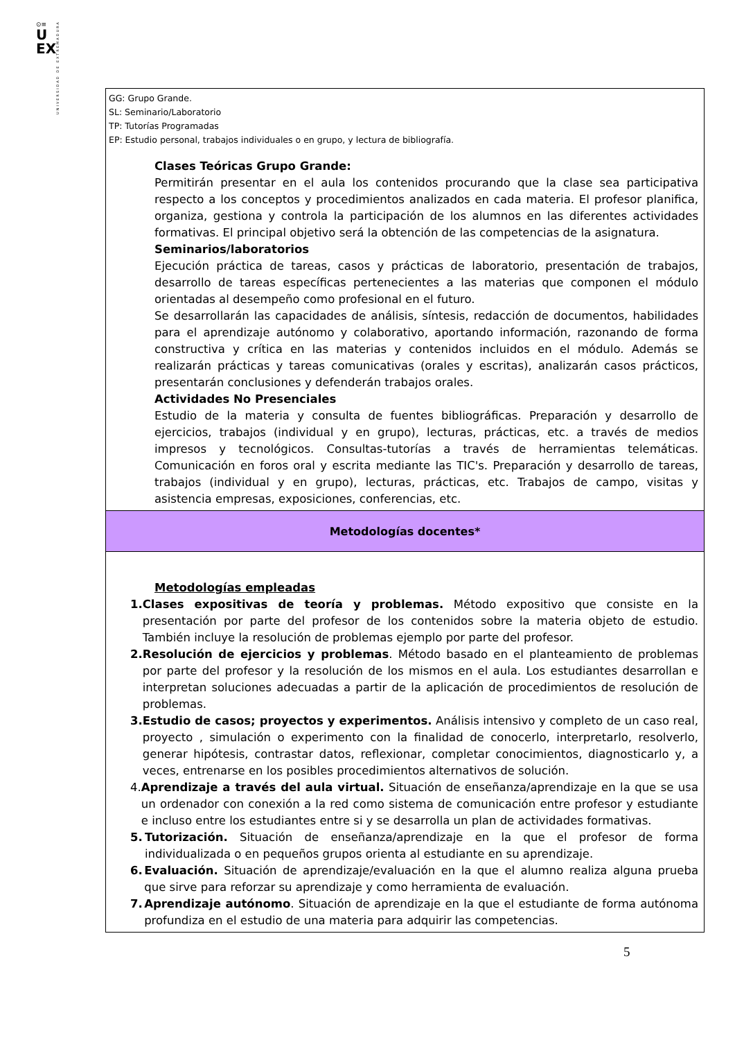⊙≡
U
EX
UNIVERSIDAD DE EXTREMADURA
| GG: Grupo Grande. SL: Seminario/Laboratorio TP: Tutorías Programadas EP: Estudio personal, trabajos individuales o en grupo, y lectura de bibliografía. Clases Teóricas Grupo Grande: Permitirán presentar en el aula los contenidos procurando que la clase sea participativa respecto a los conceptos y procedimientos analizados en cada materia. El profesor planifica, organiza, gestiona y controla la participación de los alumnos en las diferentes actividades formativas. El principal objetivo será la obtención de las competencias de la asignatura. Seminarios/laboratorios Ejecución práctica de tareas, casos y prácticas de laboratorio, presentación de trabajos, desarrollo de tareas específicas pertenecientes a las materias que componen el módulo orientadas al desempeño como profesional en el futuro. Se desarrollarán las capacidades de análisis, síntesis, redacción de documentos, habilidades para el aprendizaje autónomo y colaborativo, aportando información, razonando de forma constructiva y crítica en las materias y contenidos incluidos en el módulo. Además se realizarán prácticas y tareas comunicativas (orales y escritas), analizarán casos prácticos, presentarán conclusiones y defenderán trabajos orales. Actividades No Presenciales Estudio de la materia y consulta de fuentes bibliográficas. Preparación y desarrollo de ejercicios, trabajos (individual y en grupo), lecturas, prácticas, etc. a través de medios impresos y tecnológicos. Consultas-tutorías a través de herramientas telemáticas. Comunicación en foros oral y escrita mediante las TIC's. Preparación y desarrollo de tareas, trabajos (individual y en grupo), lecturas, prácticas, etc. Trabajos de campo, visitas y asistencia empresas, exposiciones, conferencias, etc. |
| Metodologías docentes* |
| Metodologías empleadas 1. Clases expositivas de teoría y problemas. Método expositivo que consiste en la presentación por parte del profesor de los contenidos sobre la materia objeto de estudio. También incluye la resolución de problemas ejemplo por parte del profesor. 2. Resolución de ejercicios y problemas . Método basado en el planteamiento de problemas por parte del profesor y la resolución de los mismos en el aula. Los estudiantes desarrollan e interpretan soluciones adecuadas a partir de la aplicación de procedimientos de resolución de problemas. 3. Estudio de casos; proyectos y experimentos. Análisis intensivo y completo de un caso real, proyecto , simulación o experimento con la finalidad de conocerlo, interpretarlo, resolverlo, generar hipótesis, contrastar datos, reflexionar, completar conocimientos, diagnosticarlo y, a veces, entrenarse en los posibles procedimientos alternativos de solución. 4. Aprendizaje a través del aula virtual. Situación de enseñanza/aprendizaje en la que se usa un ordenador con conexión a la red como sistema de comunicación entre profesor y estudiante e incluso entre los estudiantes entre si y se desarrolla un plan de actividades formativas. 5. Tutorización. Situación de enseñanza/aprendizaje en la que el profesor de forma individualizada o en pequeños grupos orienta al estudiante en su aprendizaje. 6. Evaluación. Situación de aprendizaje/evaluación en la que el alumno realiza alguna prueba que sirve para reforzar su aprendizaje y como herramienta de evaluación. 7. Aprendizaje autónomo . Situación de aprendizaje en la que el estudiante de forma autónoma profundiza en el estudio de una materia para adquirir las competencias. |
5